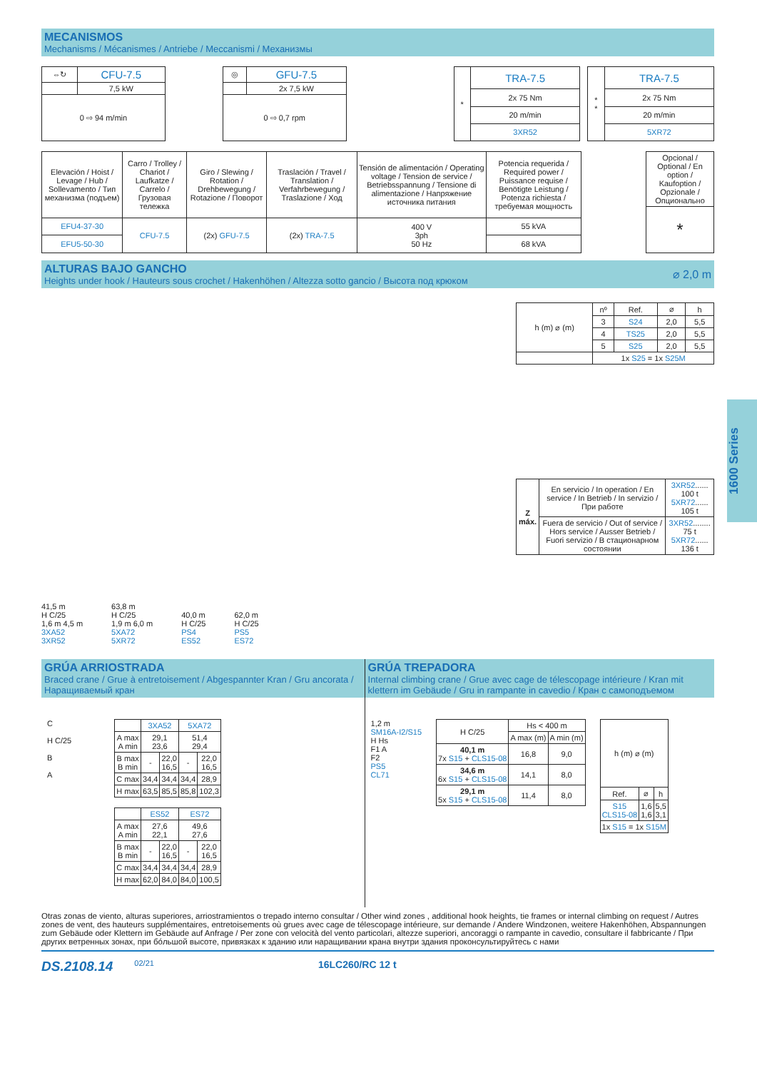MECANISMOS
Mechanisms / Mécanismes / Antriebe / Meccanismi / Механизмы
| ⇔↻ | CFU-7.5 |
| | 7,5 kW |
| 0 ⇨ 94 m/min | |
| ◎ | GFU-7.5 |
| | 2x 7,5 kW |
| 0 ⇨ 0,7 rpm | |
| * | TRA-7.5 |
| | 2x 75 Nm |
| | 20 m/min |
| | 3XR52 |
| * * | TRA-7.5 |
| | 2x 75 Nm |
| | 20 m/min |
| | 5XR72 |
| Elevación / Hoist / Levage / Hub / Sollevamento / Тип механизма (подъем) | Carro / Trolley / Chariot / Laufkatze / Carrelo / Грузовая тележка | Giro / Slewing / Rotation / Drehbewegung / Rotazione / Поворот | Traslación / Travel / Translation / Verfahrbewegung / Traslazione / Ход | Tensión de alimentación / Operating voltage / Tension de service / Betriebsspannung / Tensione di alimentazione / Напряжение источника питания | Potencia requerida / Required power / Puissance requise / Benötigte Leistung / Potenza richiesta / требуемая мощность |
| EFU4-37-30 | CFU-7.5 | (2x) GFU-7.5 | (2x) TRA-7.5 | 400 V 3ph 50 Hz | 55 kVA |
| EFU5-50-30 | | | | | 68 kVA |
| Opcional / Optional / En option / Kaufoption / Opzionale / Опционально |
| * |
ALTURAS BAJO GANCHO
Heights under hook / Hauteurs sous crochet / Hakenhöhen / Altezza sotto gancio / Высота под крюком
⌀ 2,0 m
41,5 m
H C/25
1,6 m 4,5 m
3XA52
3XR52
63,8 m
H C/25
1,9 m 6,0 m
5XA72
5XR72
40,0 m
H C/25
PS4
ES52
62,0 m
H C/25
PS5
ES72
| h (m) ⌀ (m) | nº | Ref. | ⌀ | h |
| | 3 | S24 | 2,0 | 5,5 |
| | 4 | TS25 | 2,0 | 5,5 |
| | 5 | S25 | 2,0 | 5,5 |
| | 1x S25 = 1x S25M | | | |
| Z máx. | En servicio / In operation / En service / In Betrieb / In servizio / При работе | 3XR52 ...... 100 t 5XR72 ...... 105 t |
| | Fuera de servicio / Out of service / Hors service / Ausser Betrieb / Fuori servizio / В стационарном состоянии | 3XR52 ........ 75 t 5XR72 ...... 136 t |
GRÚA ARRIOSTRADA
Braced crane / Grue à entretoisement / Abgespannter Kran / Gru ancorata / Наращиваемый кран
C
H C/25
B
A
| | 3XA52 | | 5XA72 | |
| A max A min | 29,1 23,6 | | 51,4 29,4 | |
| B max B min | - | 22,0 16,5 | - | 22,0 16,5 |
| C max | 34,4 | 34,4 | 34,4 | 28,9 |
| H max | 63,5 | 85,5 | 85,8 | 102,3 |
| | ES52 | | ES72 | |
| A max A min | 27,6 22,1 | | 49,6 27,6 | |
| B max B min | - | 22,0 16,5 | - | 22,0 16,5 |
| C max | 34,4 | 34,4 | 34,4 | 28,9 |
| H max | 62,0 | 84,0 | 84,0 | 100,5 |
GRÚA TREPADORA
Internal climbing crane / Grue avec cage de télescopage intérieure / Kran mit klettern im Gebäude / Gru in rampante in cavedio / Кран с самоподъемом
1,2 m
SM16A-I2/S15
H Hs
F1 A
F2
PS5
CL71
| H C/25 | Hs < 400 m | |
| | A max (m) | A min (m) |
| 40,1 m 7x S15 + CLS15-08 | 16,8 | 9,0 |
| 34,6 m 6x S15 + CLS15-08 | 14,1 | 8,0 |
| 29,1 m 5x S15 + CLS15-08 | 11,4 | 8,0 |
| h (m) ⌀ (m) | | |
| Ref. | ⌀ | h |
| S15 CLS15-08 | 1,6 1,6 | 5,5 3,1 |
| 1x S15 = 1x S15M | | |
Otras zonas de viento, alturas superiores, arriostramientos o trepado interno consultar / Other wind zones , additional hook heights, tie frames or internal climbing on request / Autres zones de vent, des hauteurs supplémentaires, entretoisements où grues avec cage de télescopage intérieure, sur demande / Andere Windzonen, weitere Hakenhöhen, Abspannungen zum Gebäude oder Klettern im Gebäude auf Anfrage / Per zone con velocità del vento particolari, altezze superiori, ancoraggi o rampante in cavedio, consultare il fabbricante / При других ветренных зонах, при бóльшой высоте, привязках к зданию или наращивании крана внутри здания проконсультируйтесь с нами
DS.2108.14 02/21 16LC260/RC 12 t
1600 Series